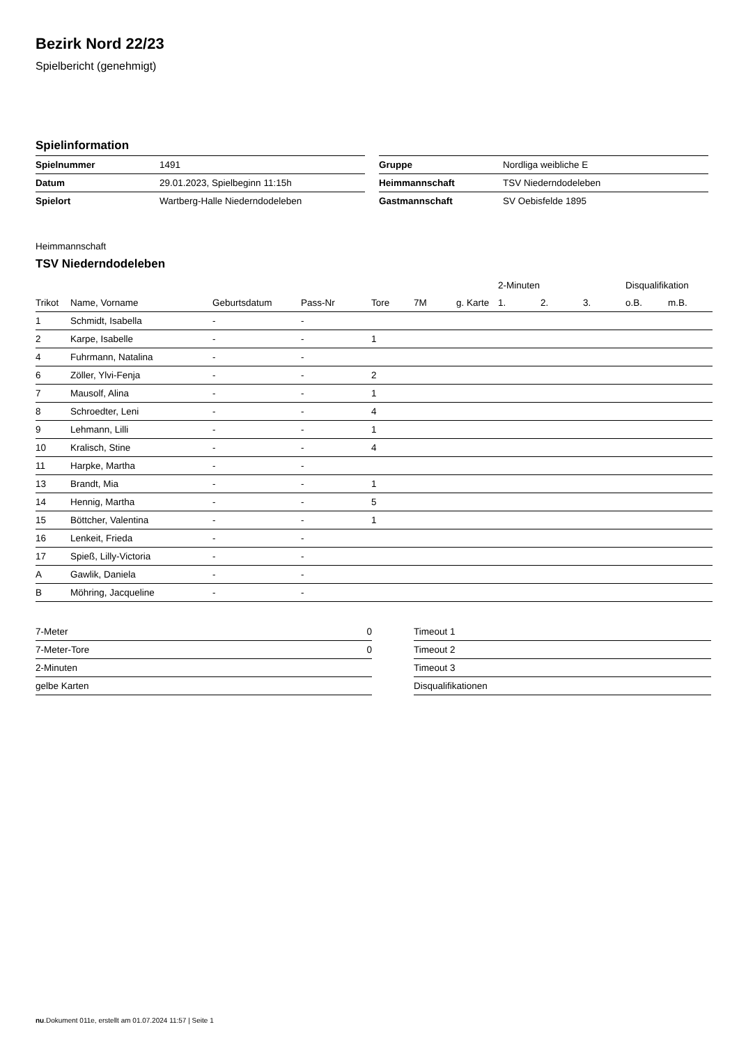Bezirk Nord 22/23
Spielbericht (genehmigt)
Spielinformation
| Spielnummer | 1491 |
| Datum | 29.01.2023, Spielbeginn 11:15h |
| Spielort | Wartberg-Halle Niederndodeleben |
| Gruppe | Nordliga weibliche E |
| Heimmannschaft | TSV Niederndodeleben |
| Gastmannschaft | SV Oebisfelde 1895 |
Heimmannschaft
TSV Niederndodeleben
| | | | | | | | 2-Minuten | | | Disqualifikation | |
| --- | --- | --- | --- | --- | --- | --- | --- | --- | --- | --- | --- |
| Trikot | Name, Vorname | Geburtsdatum | Pass-Nr | Tore | 7M | g. Karte | 1. | 2. | 3. | o.B. | m.B. |
| 1 | Schmidt, Isabella | - | - | | | | | | | | |
| 2 | Karpe, Isabelle | - | - | 1 | | | | | | | |
| 4 | Fuhrmann, Natalina | - | - | | | | | | | | |
| 6 | Zöller, Ylvi-Fenja | - | - | 2 | | | | | | | |
| 7 | Mausolf, Alina | - | - | 1 | | | | | | | |
| 8 | Schroedter, Leni | - | - | 4 | | | | | | | |
| 9 | Lehmann, Lilli | - | - | 1 | | | | | | | |
| 10 | Kralisch, Stine | - | - | 4 | | | | | | | |
| 11 | Harpke, Martha | - | - | | | | | | | | |
| 13 | Brandt, Mia | - | - | 1 | | | | | | | |
| 14 | Hennig, Martha | - | - | 5 | | | | | | | |
| 15 | Böttcher, Valentina | - | - | 1 | | | | | | | |
| 16 | Lenkeit, Frieda | - | - | | | | | | | | |
| 17 | Spieß, Lilly-Victoria | - | - | | | | | | | | |
| A | Gawlik, Daniela | - | - | | | | | | | | |
| B | Möhring, Jacqueline | - | - | | | | | | | | |
| 7-Meter | 0 |
| 7-Meter-Tore | 0 |
| 2-Minuten | |
| gelbe Karten | |
| Timeout 1 |
| Timeout 2 |
| Timeout 3 |
| Disqualifikationen |
nu.Dokument 011e, erstellt am 01.07.2024 11:57 | Seite 1